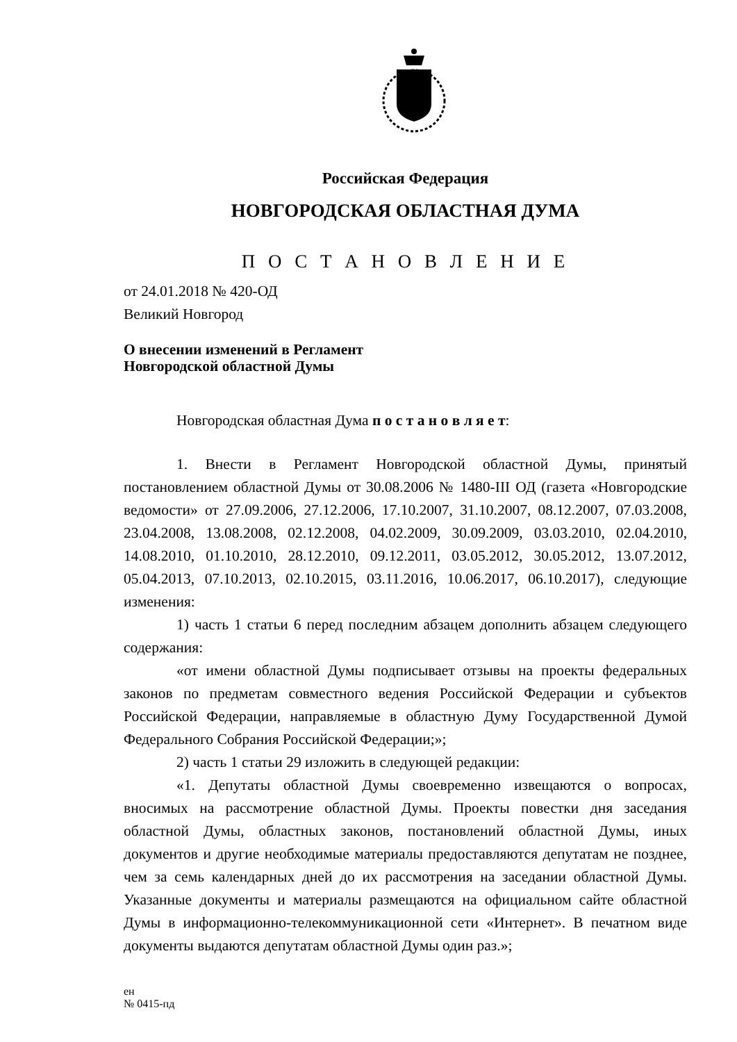Российская Федерация
НОВГОРОДСКАЯ ОБЛАСТНАЯ ДУМА
П О С Т А Н О В Л Е Н И Е
от 24.01.2018 № 420-ОД
Великий Новгород
О внесении изменений в Регламент
Новгородской областной Думы
Новгородская областная Дума п о с т а н о в л я е т:
1. Внести в Регламент Новгородской областной Думы, принятый постановлением областной Думы от 30.08.2006 № 1480-III ОД (газета «Новгородские ведомости» от 27.09.2006, 27.12.2006, 17.10.2007, 31.10.2007, 08.12.2007, 07.03.2008, 23.04.2008, 13.08.2008, 02.12.2008, 04.02.2009, 30.09.2009, 03.03.2010, 02.04.2010, 14.08.2010, 01.10.2010, 28.12.2010, 09.12.2011, 03.05.2012, 30.05.2012, 13.07.2012, 05.04.2013, 07.10.2013, 02.10.2015, 03.11.2016, 10.06.2017, 06.10.2017), следующие изменения:
1) часть 1 статьи 6 перед последним абзацем дополнить абзацем следующего содержания:
«от имени областной Думы подписывает отзывы на проекты федеральных законов по предметам совместного ведения Российской Федерации и субъектов Российской Федерации, направляемые в областную Думу Государственной Думой Федерального Собрания Российской Федерации;»;
2) часть 1 статьи 29 изложить в следующей редакции:
«1. Депутаты областной Думы своевременно извещаются о вопросах, вносимых на рассмотрение областной Думы. Проекты повестки дня заседания областной Думы, областных законов, постановлений областной Думы, иных документов и другие необходимые материалы предоставляются депутатам не позднее, чем за семь календарных дней до их рассмотрения на заседании областной Думы. Указанные документы и материалы размещаются на официальном сайте областной Думы в информационно-телекоммуникационной сети «Интернет». В печатном виде документы выдаются депутатам областной Думы один раз.»;
ен
№ 0415-пд